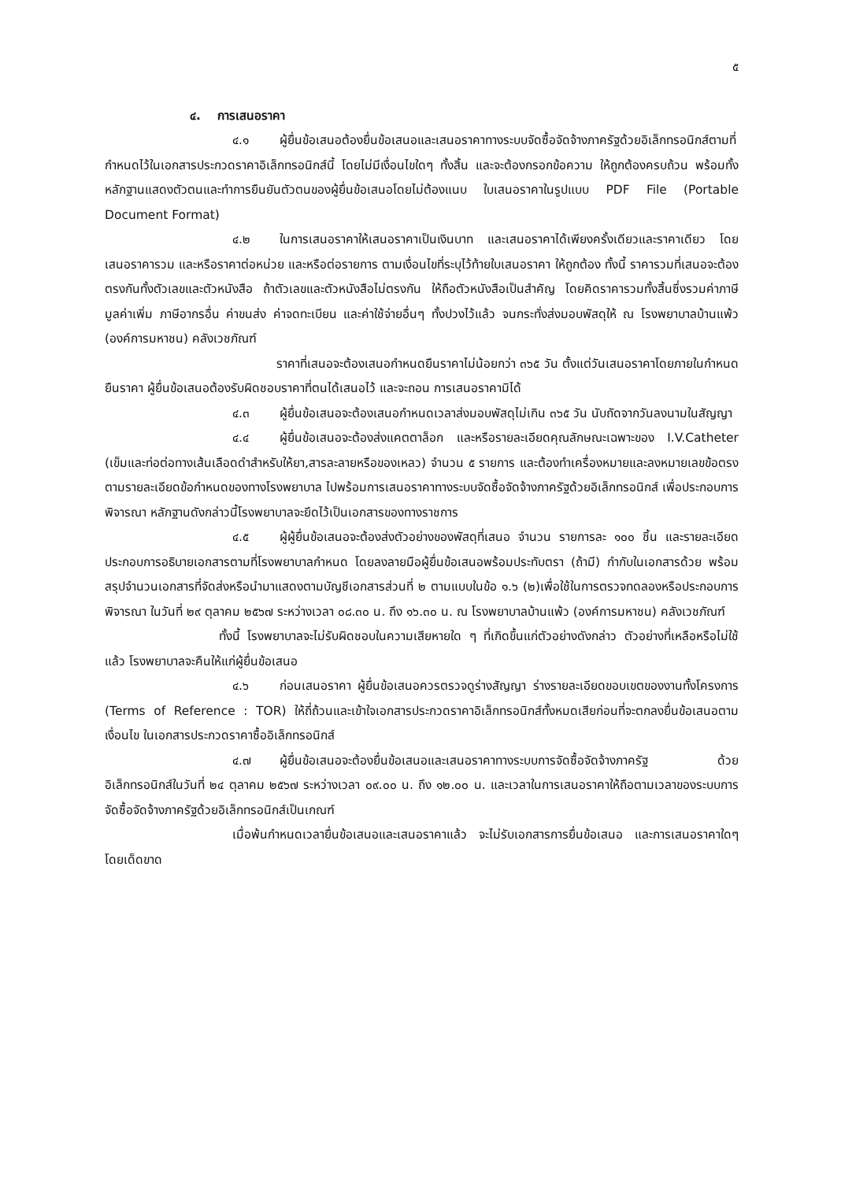๕
๔. การเสนอราคา
๔.๑ ผู้ยื่นข้อเสนอต้องยื่นข้อเสนอและเสนอราคาทางระบบจัดซื้อจัดจ้างภาครัฐด้วยอิเล็กทรอนิกส์ตามที่กำหนดไว้ในเอกสารประกวดราคาอิเล็กทรอนิกส์นี้ โดยไม่มีเงื่อนไขใดๆ ทั้งสิ้น และจะต้องกรอกข้อความ ให้ถูกต้องครบถ้วน พร้อมทั้งหลักฐานแสดงตัวตนและทำการยืนยันตัวตนของผู้ยื่นข้อเสนอโดยไม่ต้องแนบ ใบเสนอราคาในรูปแบบ PDF File (Portable Document Format)
๔.๒ ในการเสนอราคาให้เสนอราคาเป็นเงินบาท และเสนอราคาได้เพียงครั้งเดียวและราคาเดียว โดยเสนอราคารวม และหรือราคาต่อหน่วย และหรือต่อรายการ ตามเงื่อนไขที่ระบุไว้ท้ายใบเสนอราคา ให้ถูกต้อง ทั้งนี้ ราคารวมที่เสนอจะต้องตรงกันทั้งตัวเลขและตัวหนังสือ ถ้าตัวเลขและตัวหนังสือไม่ตรงกัน ให้ถือตัวหนังสือเป็นสำคัญ โดยคิดราคารวมทั้งสิ้นซึ่งรวมค่าภาษีมูลค่าเพิ่ม ภาษีอากรอื่น ค่าขนส่ง ค่าจดทะเบียน และค่าใช้จ่ายอื่นๆ ทั้งปวงไว้แล้ว จนกระทั่งส่งมอบพัสดุให้ ณ โรงพยาบาลบ้านแพ้ว (องค์การมหาชน) คลังเวชภัณฑ์
ราคาที่เสนอจะต้องเสนอกำหนดยืนราคาไม่น้อยกว่า ๓๖๕ วัน ตั้งแต่วันเสนอราคาโดยภายในกำหนดยืนราคา ผู้ยื่นข้อเสนอต้องรับผิดชอบราคาที่ตนได้เสนอไว้ และจะถอน การเสนอราคามิได้
๔.๓ ผู้ยื่นข้อเสนอจะต้องเสนอกำหนดเวลาส่งมอบพัสดุไม่เกิน ๓๖๕ วัน นับถัดจากวันลงนามในสัญญา
๔.๔ ผู้ยื่นข้อเสนอจะต้องส่งแคตตาล็อก และหรือรายละเอียดคุณลักษณะเฉพาะของ I.V.Catheter (เข็มและท่อต่อทางเส้นเลือดดำสำหรับให้ยา,สารละลายหรือของเหลว) จำนวน ๕ รายการ และต้องทำเครื่องหมายและลงหมายเลขข้อตรงตามรายละเอียดข้อกำหนดของทางโรงพยาบาล ไปพร้อมการเสนอราคาทางระบบจัดซื้อจัดจ้างภาครัฐด้วยอิเล็กทรอนิกส์ เพื่อประกอบการพิจารณา หลักฐานดังกล่าวนี้โรงพยาบาลจะยึดไว้เป็นเอกสารของทางราชการ
๔.๕ ผู้ผู้ยื่นข้อเสนอจะต้องส่งตัวอย่างของพัสดุที่เสนอ จำนวน รายการละ ๑๐๐ ชิ้น และรายละเอียดประกอบการอธิบายเอกสารตามที่โรงพยาบาลกำหนด โดยลงลายมือผู้ยื่นข้อเสนอพร้อมประทับตรา (ถ้ามี) กำกับในเอกสารด้วย พร้อมสรุปจำนวนเอกสารที่จัดส่งหรือนำมาแสดงตามบัญชีเอกสารส่วนที่ ๒ ตามแบบในข้อ ๑.๖ (๒)เพื่อใช้ในการตรวจทดลองหรือประกอบการพิจารณา ในวันที่ ๒๙ ตุลาคม ๒๕๖๗ ระหว่างเวลา ๐๘.๓๐ น. ถึง ๑๖.๓๐ น. ณ โรงพยาบาลบ้านแพ้ว (องค์การมหาชน) คลังเวชภัณฑ์
ทั้งนี้ โรงพยาบาลจะไม่รับผิดชอบในความเสียหายใด ๆ ที่เกิดขึ้นแก่ตัวอย่างดังกล่าว ตัวอย่างที่เหลือหรือไม่ใช้แล้ว โรงพยาบาลจะคืนให้แก่ผู้ยื่นข้อเสนอ
๔.๖ ก่อนเสนอราคา ผู้ยื่นข้อเสนอควรตรวจดูร่างสัญญา ร่างรายละเอียดขอบเขตของงานทั้งโครงการ (Terms of Reference : TOR) ให้ถี่ถ้วนและเข้าใจเอกสารประกวดราคาอิเล็กทรอนิกส์ทั้งหมดเสียก่อนที่จะตกลงยื่นข้อเสนอตามเงื่อนไข ในเอกสารประกวดราคาซื้ออิเล็กทรอนิกส์
๔.๗ ผู้ยื่นข้อเสนอจะต้องยื่นข้อเสนอและเสนอราคาทางระบบการจัดซื้อจัดจ้างภาครัฐ ด้วยอิเล็กทรอนิกส์ในวันที่ ๒๔ ตุลาคม ๒๕๖๗ ระหว่างเวลา ๐๙.๐๐ น. ถึง ๑๒.๐๐ น. และเวลาในการเสนอราคาให้ถือตามเวลาของระบบการจัดซื้อจัดจ้างภาครัฐด้วยอิเล็กทรอนิกส์เป็นเกณฑ์
เมื่อพ้นกำหนดเวลายื่นข้อเสนอและเสนอราคาแล้ว จะไม่รับเอกสารการยื่นข้อเสนอ และการเสนอราคาใดๆ โดยเด็ดขาด